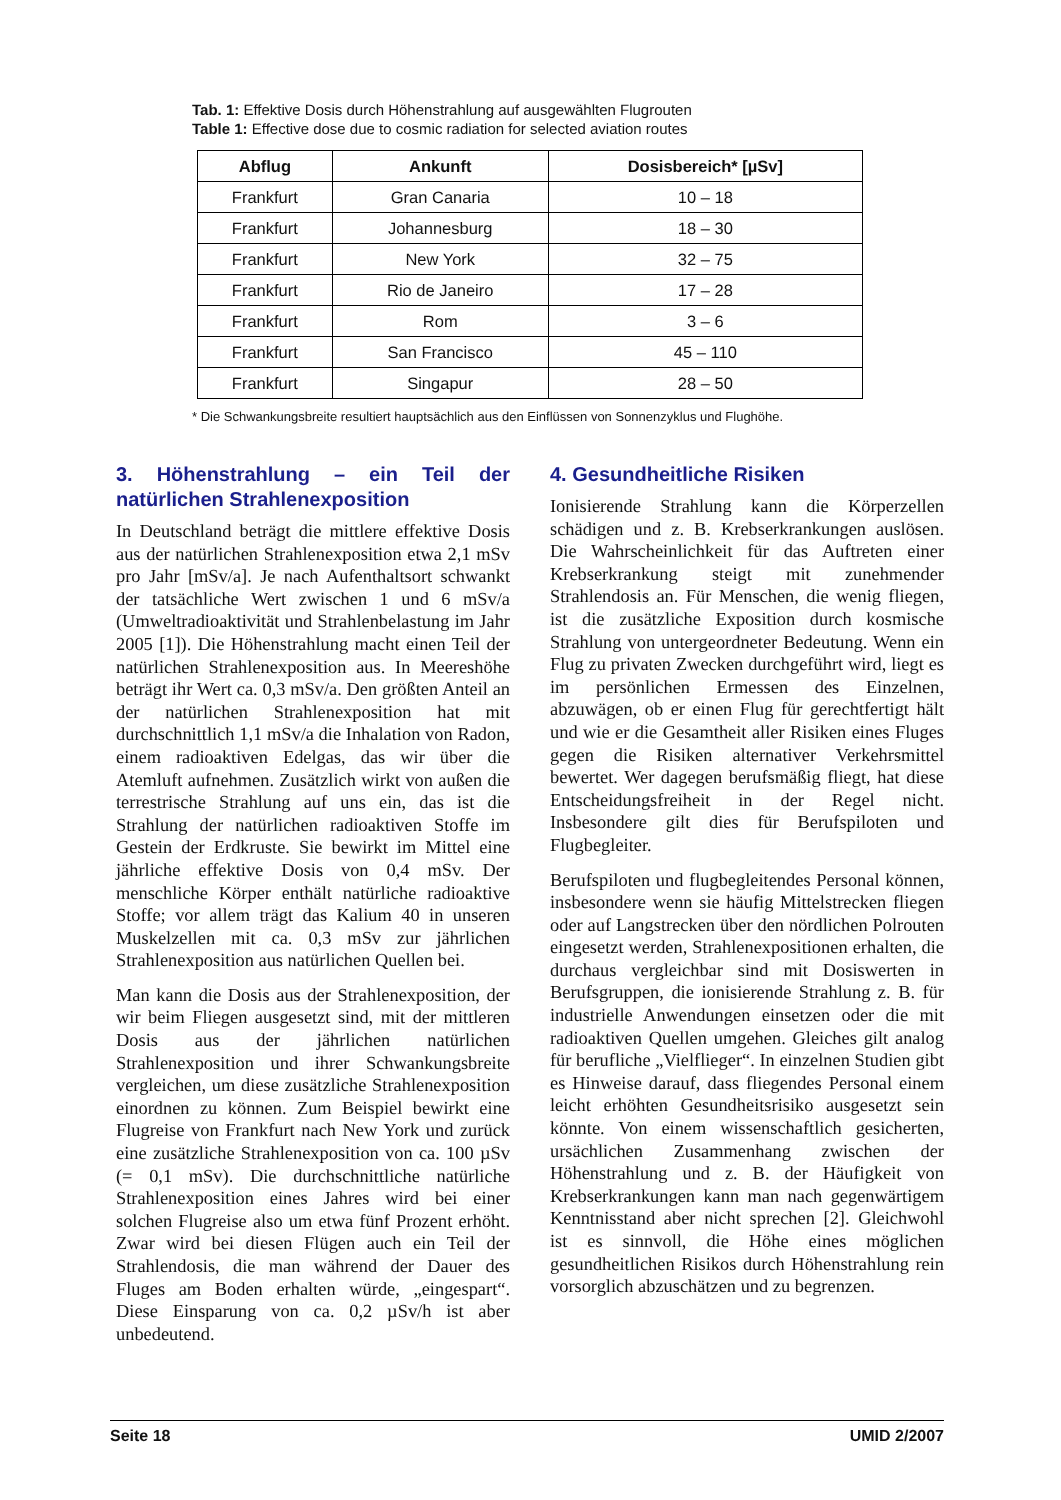Tab. 1: Effektive Dosis durch Höhenstrahlung auf ausgewählten Flugrouten
Table 1: Effective dose due to cosmic radiation for selected aviation routes
| Abflug | Ankunft | Dosisbereich* [µSv] |
| --- | --- | --- |
| Frankfurt | Gran Canaria | 10 – 18 |
| Frankfurt | Johannesburg | 18 – 30 |
| Frankfurt | New York | 32 – 75 |
| Frankfurt | Rio de Janeiro | 17 – 28 |
| Frankfurt | Rom | 3 – 6 |
| Frankfurt | San Francisco | 45 – 110 |
| Frankfurt | Singapur | 28 – 50 |
* Die Schwankungsbreite resultiert hauptsächlich aus den Einflüssen von Sonnenzyklus und Flughöhe.
3. Höhenstrahlung – ein Teil der natürlichen Strahlenexposition
In Deutschland beträgt die mittlere effektive Dosis aus der natürlichen Strahlenexposition etwa 2,1 mSv pro Jahr [mSv/a]. Je nach Aufenthaltsort schwankt der tatsächliche Wert zwischen 1 und 6 mSv/a (Umweltradioaktivität und Strahlenbelastung im Jahr 2005 [1]). Die Höhenstrahlung macht einen Teil der natürlichen Strahlenexposition aus. In Meereshöhe beträgt ihr Wert ca. 0,3 mSv/a. Den größten Anteil an der natürlichen Strahlenexposition hat mit durchschnittlich 1,1 mSv/a die Inhalation von Radon, einem radioaktiven Edelgas, das wir über die Atemluft aufnehmen. Zusätzlich wirkt von außen die terrestrische Strahlung auf uns ein, das ist die Strahlung der natürlichen radioaktiven Stoffe im Gestein der Erdkruste. Sie bewirkt im Mittel eine jährliche effektive Dosis von 0,4 mSv. Der menschliche Körper enthält natürliche radioaktive Stoffe; vor allem trägt das Kalium 40 in unseren Muskelzellen mit ca. 0,3 mSv zur jährlichen Strahlenexposition aus natürlichen Quellen bei.
Man kann die Dosis aus der Strahlenexposition, der wir beim Fliegen ausgesetzt sind, mit der mittleren Dosis aus der jährlichen natürlichen Strahlenexposition und ihrer Schwankungsbreite vergleichen, um diese zusätzliche Strahlenexposition einordnen zu können. Zum Beispiel bewirkt eine Flugreise von Frankfurt nach New York und zurück eine zusätzliche Strahlenexposition von ca. 100 µSv (= 0,1 mSv). Die durchschnittliche natürliche Strahlenexposition eines Jahres wird bei einer solchen Flugreise also um etwa fünf Prozent erhöht. Zwar wird bei diesen Flügen auch ein Teil der Strahlendosis, die man während der Dauer des Fluges am Boden erhalten würde, „eingespart“. Diese Einsparung von ca. 0,2 µSv/h ist aber unbedeutend.
4. Gesundheitliche Risiken
Ionisierende Strahlung kann die Körperzellen schädigen und z. B. Krebserkrankungen auslösen. Die Wahrscheinlichkeit für das Auftreten einer Krebserkrankung steigt mit zunehmender Strahlendosis an. Für Menschen, die wenig fliegen, ist die zusätzliche Exposition durch kosmische Strahlung von untergeordneter Bedeutung. Wenn ein Flug zu privaten Zwecken durchgeführt wird, liegt es im persönlichen Ermessen des Einzelnen, abzuwägen, ob er einen Flug für gerechtfertigt hält und wie er die Gesamtheit aller Risiken eines Fluges gegen die Risiken alternativer Verkehrsmittel bewertet. Wer dagegen berufsmäßig fliegt, hat diese Entscheidungsfreiheit in der Regel nicht. Insbesondere gilt dies für Berufspiloten und Flugbegleiter.
Berufspiloten und flugbegleitendes Personal können, insbesondere wenn sie häufig Mittelstrecken fliegen oder auf Langstrecken über den nördlichen Polrouten eingesetzt werden, Strahlenexpositionen erhalten, die durchaus vergleichbar sind mit Dosiswerten in Berufsgruppen, die ionisierende Strahlung z. B. für industrielle Anwendungen einsetzen oder die mit radioaktiven Quellen umgehen. Gleiches gilt analog für berufliche „Vielflieger“. In einzelnen Studien gibt es Hinweise darauf, dass fliegendes Personal einem leicht erhöhten Gesundheitsrisiko ausgesetzt sein könnte. Von einem wissenschaftlich gesicherten, ursächlichen Zusammenhang zwischen der Höhenstrahlung und z. B. der Häufigkeit von Krebserkrankungen kann man nach gegenwärtigem Kenntnisstand aber nicht sprechen [2]. Gleichwohl ist es sinnvoll, die Höhe eines möglichen gesundheitlichen Risikos durch Höhenstrahlung rein vorsorglich abzuschätzen und zu begrenzen.
Seite 18 UMID 2/2007